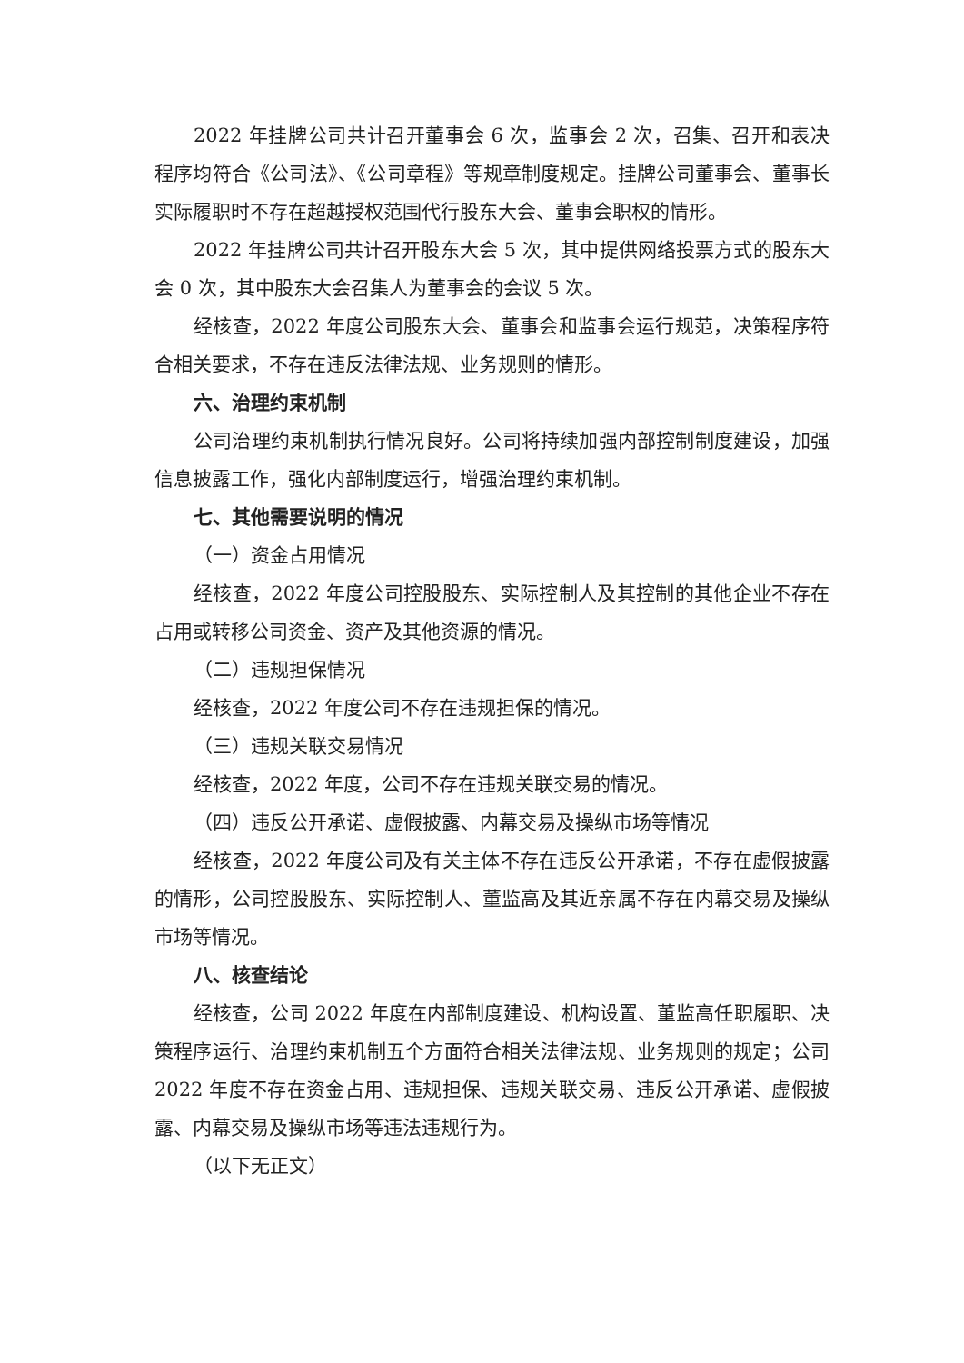2022 年挂牌公司共计召开董事会 6 次，监事会 2 次，召集、召开和表决程序均符合《公司法》、《公司章程》等规章制度规定。挂牌公司董事会、董事长实际履职时不存在超越授权范围代行股东大会、董事会职权的情形。
2022 年挂牌公司共计召开股东大会 5 次，其中提供网络投票方式的股东大会 0 次，其中股东大会召集人为董事会的会议 5 次。
经核查，2022 年度公司股东大会、董事会和监事会运行规范，决策程序符合相关要求，不存在违反法律法规、业务规则的情形。
六、治理约束机制
公司治理约束机制执行情况良好。公司将持续加强内部控制制度建设，加强信息披露工作，强化内部制度运行，增强治理约束机制。
七、其他需要说明的情况
（一）资金占用情况
经核查，2022 年度公司控股股东、实际控制人及其控制的其他企业不存在占用或转移公司资金、资产及其他资源的情况。
（二）违规担保情况
经核查，2022 年度公司不存在违规担保的情况。
（三）违规关联交易情况
经核查，2022 年度，公司不存在违规关联交易的情况。
（四）违反公开承诺、虚假披露、内幕交易及操纵市场等情况
经核查，2022 年度公司及有关主体不存在违反公开承诺，不存在虚假披露的情形，公司控股股东、实际控制人、董监高及其近亲属不存在内幕交易及操纵市场等情况。
八、核查结论
经核查，公司 2022 年度在内部制度建设、机构设置、董监高任职履职、决策程序运行、治理约束机制五个方面符合相关法律法规、业务规则的规定；公司 2022 年度不存在资金占用、违规担保、违规关联交易、违反公开承诺、虚假披露、内幕交易及操纵市场等违法违规行为。
（以下无正文）